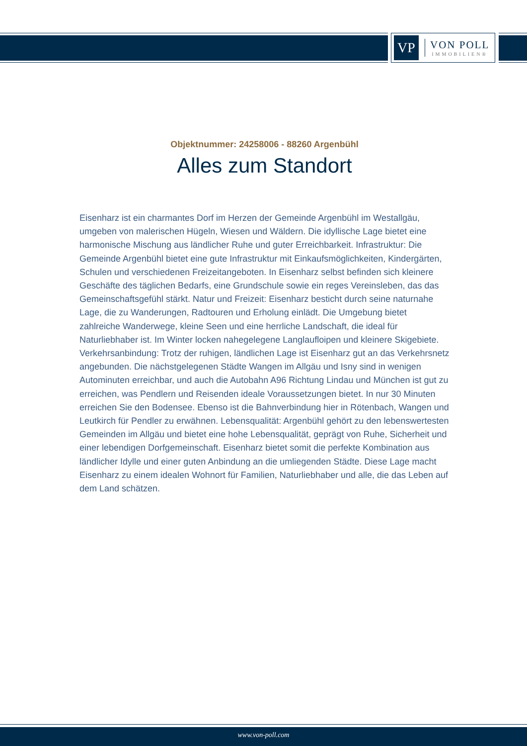VP
VON POLL
IMMOBILIEN®
Objektnummer: 24258006 - 88260 Argenbühl
Alles zum Standort
Eisenharz ist ein charmantes Dorf im Herzen der Gemeinde Argenbühl im Westallgäu, umgeben von malerischen Hügeln, Wiesen und Wäldern. Die idyllische Lage bietet eine harmonische Mischung aus ländlicher Ruhe und guter Erreichbarkeit. Infrastruktur: Die Gemeinde Argenbühl bietet eine gute Infrastruktur mit Einkaufsmöglichkeiten, Kindergärten, Schulen und verschiedenen Freizeitangeboten. In Eisenharz selbst befinden sich kleinere Geschäfte des täglichen Bedarfs, eine Grundschule sowie ein reges Vereinsleben, das das Gemeinschaftsgefühl stärkt. Natur und Freizeit: Eisenharz besticht durch seine naturnahe Lage, die zu Wanderungen, Radtouren und Erholung einlädt. Die Umgebung bietet zahlreiche Wanderwege, kleine Seen und eine herrliche Landschaft, die ideal für Naturliebhaber ist. Im Winter locken nahegelegene Langlaufloipen und kleinere Skigebiete. Verkehrsanbindung: Trotz der ruhigen, ländlichen Lage ist Eisenharz gut an das Verkehrsnetz angebunden. Die nächstgelegenen Städte Wangen im Allgäu und Isny sind in wenigen Autominuten erreichbar, und auch die Autobahn A96 Richtung Lindau und München ist gut zu erreichen, was Pendlern und Reisenden ideale Voraussetzungen bietet. In nur 30 Minuten erreichen Sie den Bodensee. Ebenso ist die Bahnverbindung hier in Rötenbach, Wangen und Leutkirch für Pendler zu erwähnen. Lebensqualität: Argenbühl gehört zu den lebenswertesten Gemeinden im Allgäu und bietet eine hohe Lebensqualität, geprägt von Ruhe, Sicherheit und einer lebendigen Dorfgemeinschaft. Eisenharz bietet somit die perfekte Kombination aus ländlicher Idylle und einer guten Anbindung an die umliegenden Städte. Diese Lage macht Eisenharz zu einem idealen Wohnort für Familien, Naturliebhaber und alle, die das Leben auf dem Land schätzen.
www.von-poll.com